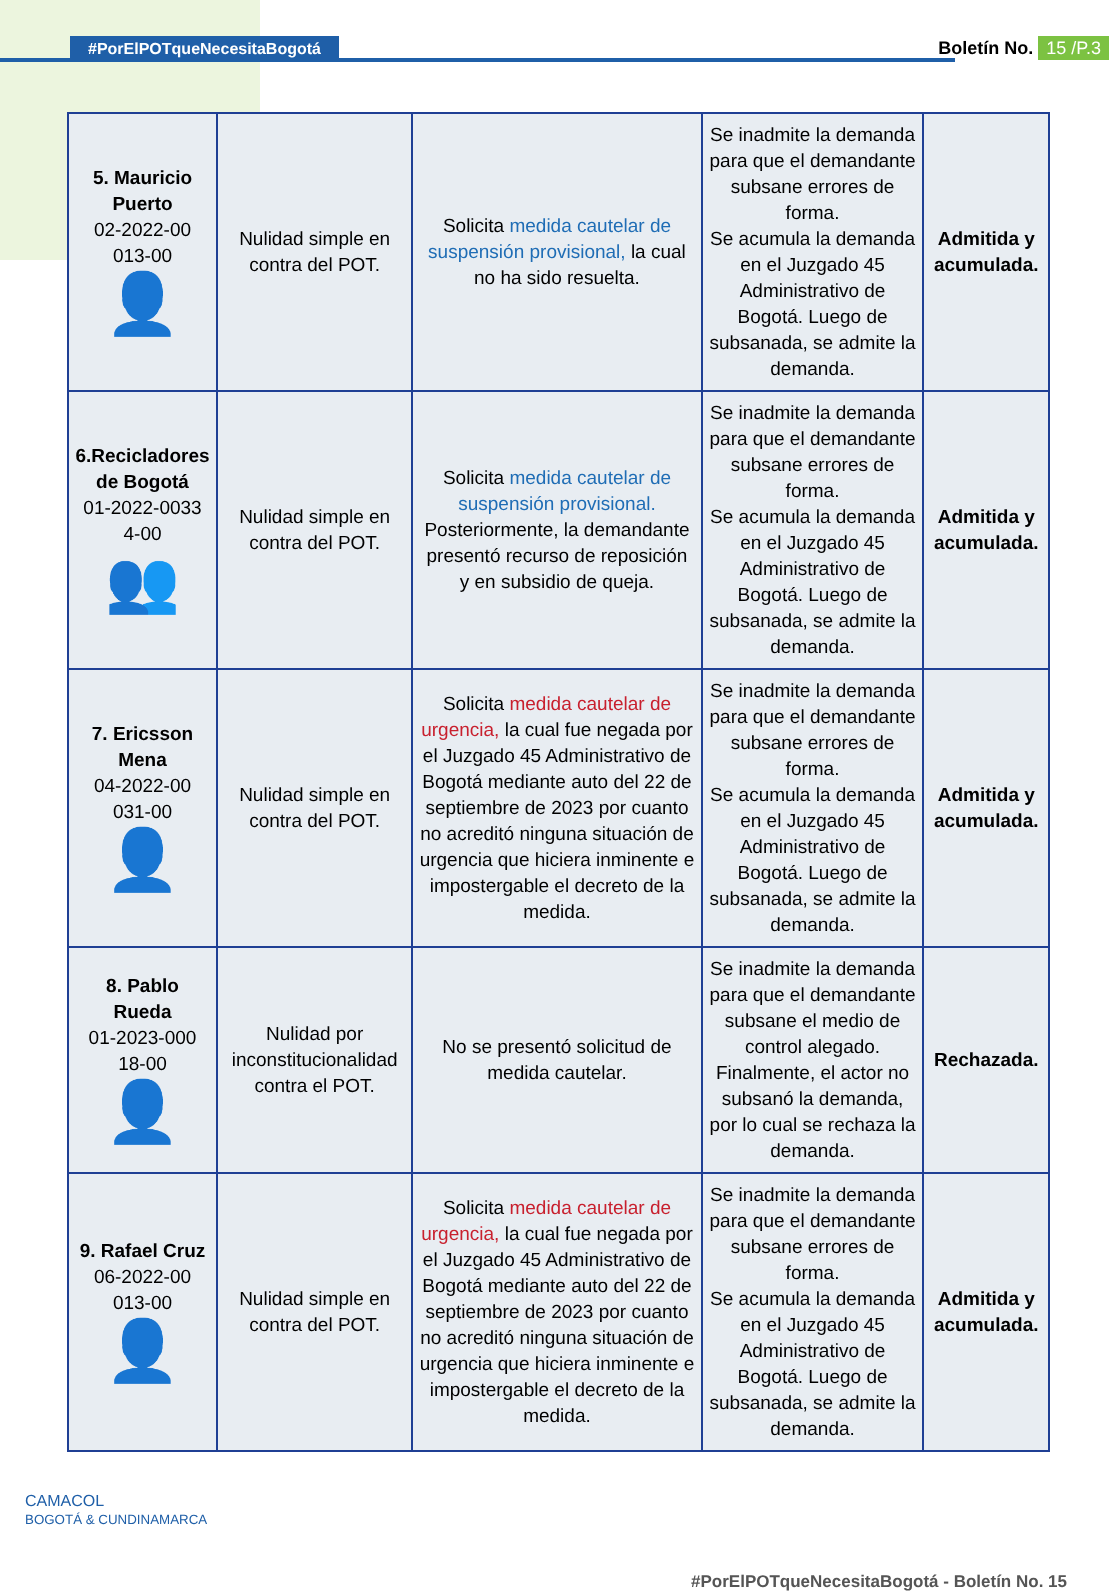#PorElPOTqueNecesitaBogotá Boletín No. 15 /P.3
| 5. Mauricio Puerto 02-2022-00 013-00 👤 | Nulidad simple en contra del POT. | Solicita medida cautelar de suspensión provisional, la cual no ha sido resuelta. | Se inadmite la demanda para que el demandante subsane errores de forma. Se acumula la demanda en el Juzgado 45 Administrativo de Bogotá. Luego de subsanada, se admite la demanda. | Admitida y acumulada. |
| 6.Recicladores de Bogotá 01-2022-0033 4-00 👥 | Nulidad simple en contra del POT. | Solicita medida cautelar de suspensión provisional. Posteriormente, la demandante presentó recurso de reposición y en subsidio de queja. | Se inadmite la demanda para que el demandante subsane errores de forma. Se acumula la demanda en el Juzgado 45 Administrativo de Bogotá. Luego de subsanada, se admite la demanda. | Admitida y acumulada. |
| 7. Ericsson Mena 04-2022-00 031-00 👤 | Nulidad simple en contra del POT. | Solicita medida cautelar de urgencia, la cual fue negada por el Juzgado 45 Administrativo de Bogotá mediante auto del 22 de septiembre de 2023 por cuanto no acreditó ninguna situación de urgencia que hiciera inminente e impostergable el decreto de la medida. | Se inadmite la demanda para que el demandante subsane errores de forma. Se acumula la demanda en el Juzgado 45 Administrativo de Bogotá. Luego de subsanada, se admite la demanda. | Admitida y acumulada. |
| 8. Pablo Rueda 01-2023-000 18-00 👤 | Nulidad por inconstitucionalidad contra el POT. | No se presentó solicitud de medida cautelar. | Se inadmite la demanda para que el demandante subsane el medio de control alegado. Finalmente, el actor no subsanó la demanda, por lo cual se rechaza la demanda. | Rechazada. |
| 9. Rafael Cruz 06-2022-00 013-00 👤 | Nulidad simple en contra del POT. | Solicita medida cautelar de urgencia, la cual fue negada por el Juzgado 45 Administrativo de Bogotá mediante auto del 22 de septiembre de 2023 por cuanto no acreditó ninguna situación de urgencia que hiciera inminente e impostergable el decreto de la medida. | Se inadmite la demanda para que el demandante subsane errores de forma. Se acumula la demanda en el Juzgado 45 Administrativo de Bogotá. Luego de subsanada, se admite la demanda. | Admitida y acumulada. |
CAMACOL
BOGOTÁ & CUNDINAMARCA
#PorElPOTqueNecesitaBogotá - Boletín No. 15